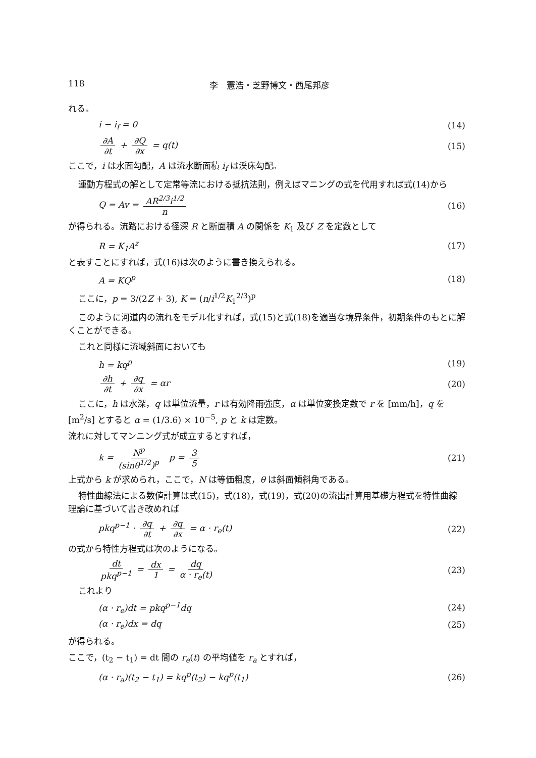118 李　憲浩・芝野博文・西尾邦彦
れる。
i − i<sub>f</sub> = 0 (14)
∂A ∂t + ∂Q ∂x = q(t) (15)
ここで，i は水面勾配，A は流水断面積 i<sub>f</sub> は渓床勾配。
運動方程式の解として定常等流における抵抗法則，例えばマニングの式を代用すれば式(14)から
Q = Av = AR<sup>2/3</sup>i<sup>1/2</sup> n (16)
が得られる。流路における径深 R と断面積 A の関係を K<sub>1</sub> 及び Z を定数として
R = K<sub>1</sub>A<sup>z</sup> (17)
と表すことにすれば，式(16)は次のように書き換えられる。
A = KQ<sup>p</sup> (18)
ここに，p = 3/(2Z + 3), K = (n/i<sup>1/2</sup>K<sub>1</sub><sup>2/3</sup>)<sup>p</sup>
このように河道内の流れをモデル化すれば，式(15)と式(18)を適当な境界条件，初期条件のもとに解くことができる。
これと同様に流域斜面においても
h = kq<sup>p</sup> (19)
∂h ∂t + ∂q ∂x = αr (20)
ここに，h は水深，q は単位流量，r は有効降雨強度，α は単位変換定数で r を [mm/h]，q を [m<sup>2</sup>/s] とすると α = (1/3.6) × 10<sup>−5</sup>, p と k は定数。
流れに対してマンニング式が成立するとすれば，
k = N<sup>p</sup> (sinθ<sup>1/2</sup>)<sup>p</sup> p = 3 5 (21)
上式から k が求められ，ここで，N は等価粗度，θ は斜面傾斜角である。
特性曲線法による数値計算は式(15)，式(18)，式(19)，式(20)の流出計算用基礎方程式を特性曲線理論に基づいて書き改めれば
pkq<sup>p−1</sup> · ∂q ∂t + ∂q ∂x = α · r<sub>e</sub>(t) (22)
の式から特性方程式は次のようになる。
dt pkq<sup>p−1</sup> = dx 1 = dq α · r<sub>e</sub>(t) (23)
これより
(α · r<sub>e</sub>)dt = pkq<sup>p−1</sup>dq (24)
(α · r<sub>e</sub>)dx = dq (25)
が得られる。
ここで，(t<sub>2</sub> − t<sub>1</sub>) = dt 間の r<sub>e</sub>(t) の平均値を r<sub>a</sub> とすれば，
(α · r<sub>a</sub>)(t<sub>2</sub> − t<sub>1</sub>) = kq<sup>p</sup>(t<sub>2</sub>) − kq<sup>p</sup>(t<sub>1</sub>) (26)